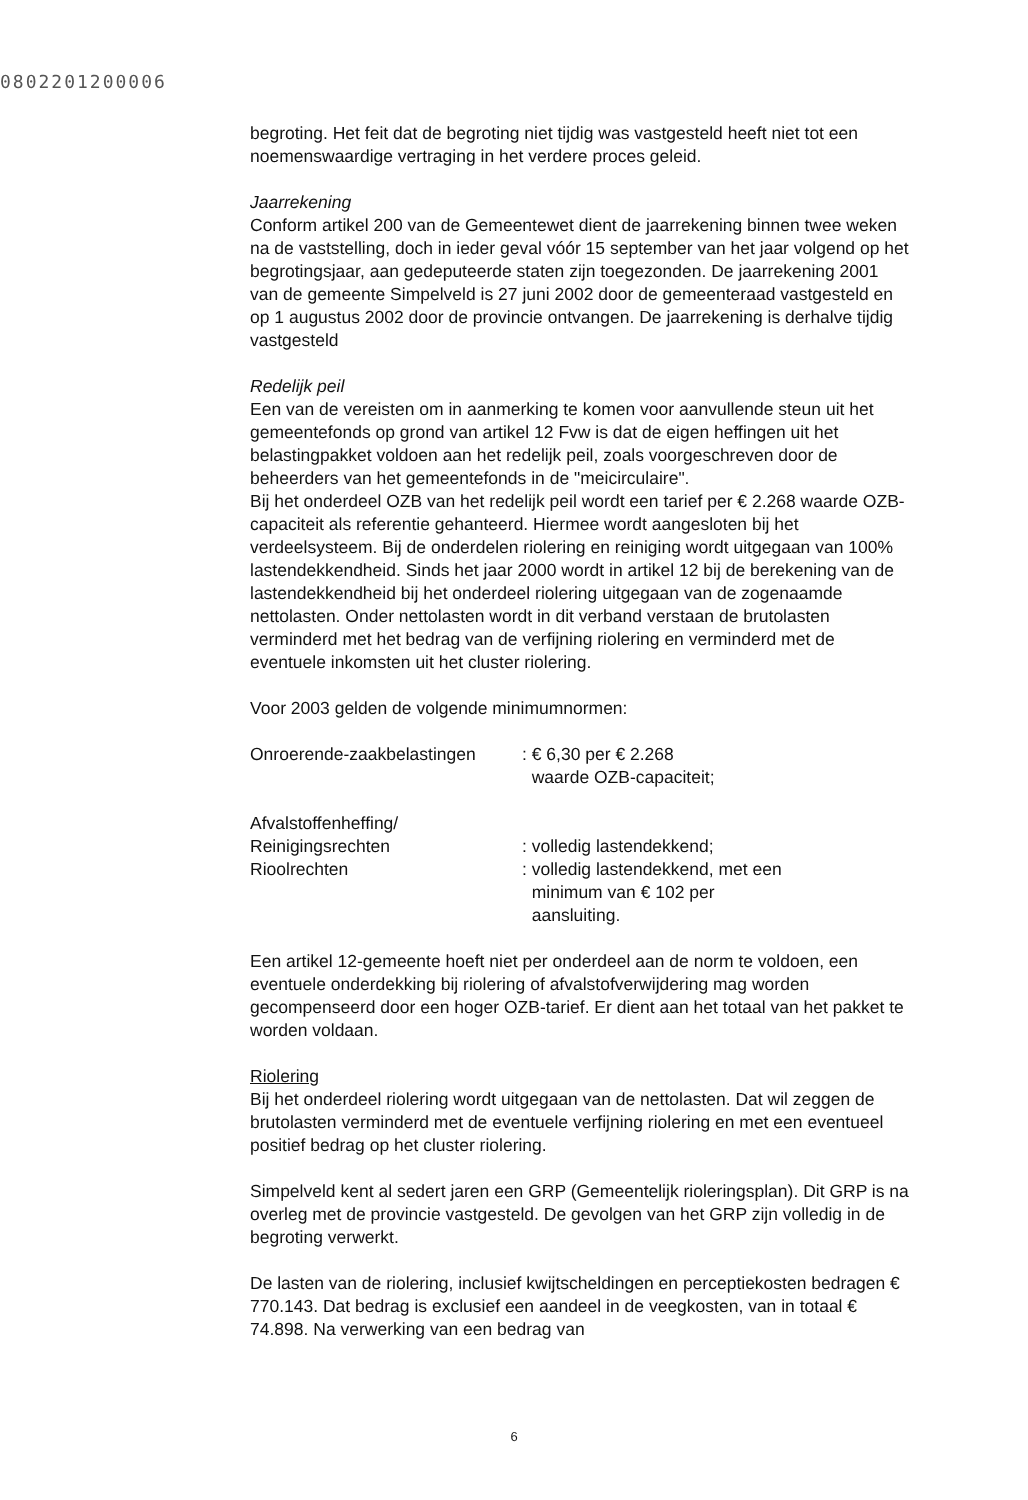0802201200006
begroting. Het feit dat de begroting niet tijdig was vastgesteld heeft niet tot een noemenswaardige vertraging in het verdere proces geleid.
Jaarrekening
Conform artikel 200 van de Gemeentewet dient de jaarrekening binnen twee weken na de vaststelling, doch in ieder geval vóór 15 september van het jaar volgend op het begrotingsjaar, aan gedeputeerde staten zijn toegezonden. De jaarrekening 2001 van de gemeente Simpelveld is 27 juni 2002 door de gemeenteraad vastgesteld en op 1 augustus 2002 door de provincie ontvangen. De jaarrekening is derhalve tijdig vastgesteld
Redelijk peil
Een van de vereisten om in aanmerking te komen voor aanvullende steun uit het gemeentefonds op grond van artikel 12 Fvw is dat de eigen heffingen uit het belastingpakket voldoen aan het redelijk peil, zoals voorgeschreven door de beheerders van het gemeentefonds in de "meicirculaire".
Bij het onderdeel OZB van het redelijk peil wordt een tarief per € 2.268 waarde OZB-capaciteit als referentie gehanteerd. Hiermee wordt aangesloten bij het verdeelsysteem. Bij de onderdelen riolering en reiniging wordt uitgegaan van 100% lastendekkendheid. Sinds het jaar 2000 wordt in artikel 12 bij de berekening van de lastendekkendheid bij het onderdeel riolering uitgegaan van de zogenaamde nettolasten. Onder nettolasten wordt in dit verband verstaan de brutolasten verminderd met het bedrag van de verfijning riolering en verminderd met de eventuele inkomsten uit het cluster riolering.
Voor 2003 gelden de volgende minimumnormen:
| Onroerende-zaakbelastingen | : € 6,30 per € 2.268 waarde OZB-capaciteit; |
| Afvalstoffenheffing/ Reinigingsrechten | : volledig lastendekkend; |
| Rioolrechten | : volledig lastendekkend, met een minimum van € 102 per aansluiting. |
Een artikel 12-gemeente hoeft niet per onderdeel aan de norm te voldoen, een eventuele onderdekking bij riolering of afvalstofverwijdering mag worden gecompenseerd door een hoger OZB-tarief. Er dient aan het totaal van het pakket te worden voldaan.
Riolering
Bij het onderdeel riolering wordt uitgegaan van de nettolasten. Dat wil zeggen de brutolasten verminderd met de eventuele verfijning riolering en met een eventueel positief bedrag op het cluster riolering.
Simpelveld kent al sedert jaren een GRP (Gemeentelijk rioleringsplan). Dit GRP is na overleg met de provincie vastgesteld. De gevolgen van het GRP zijn volledig in de begroting verwerkt.
De lasten van de riolering, inclusief kwijtscheldingen en perceptiekosten bedragen € 770.143. Dat bedrag is exclusief een aandeel in de veegkosten, van in totaal € 74.898. Na verwerking van een bedrag van
6